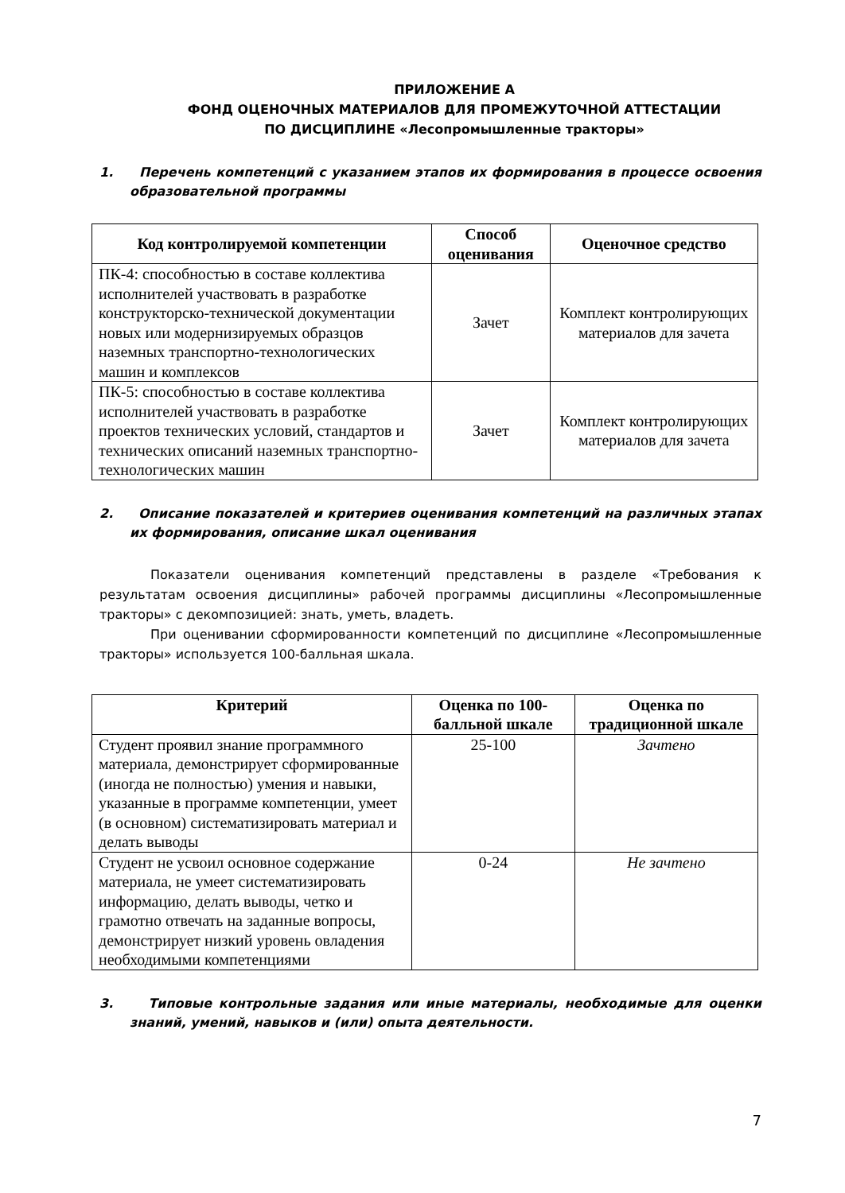ПРИЛОЖЕНИЕ А
ФОНД ОЦЕНОЧНЫХ МАТЕРИАЛОВ ДЛЯ ПРОМЕЖУТОЧНОЙ АТТЕСТАЦИИ
ПО ДИСЦИПЛИНЕ «Лесопромышленные тракторы»
1. Перечень компетенций с указанием этапов их формирования в процессе освоения образовательной программы
| Код контролируемой компетенции | Способ оценивания | Оценочное средство |
| --- | --- | --- |
| ПК-4: способностью в составе коллектива исполнителей участвовать в разработке конструкторско-технической документации новых или модернизируемых образцов наземных транспортно-технологических машин и комплексов | Зачет | Комплект контролирующих материалов для зачета |
| ПК-5: способностью в составе коллектива исполнителей участвовать в разработке проектов технических условий, стандартов и технических описаний наземных транспортно-технологических машин | Зачет | Комплект контролирующих материалов для зачета |
2. Описание показателей и критериев оценивания компетенций на различных этапах их формирования, описание шкал оценивания
Показатели оценивания компетенций представлены в разделе «Требования к результатам освоения дисциплины» рабочей программы дисциплины «Лесопромышленные тракторы» с декомпозицией: знать, уметь, владеть.
При оценивании сформированности компетенций по дисциплине «Лесопромышленные тракторы» используется 100-балльная шкала.
| Критерий | Оценка по 100-балльной шкале | Оценка по традиционной шкале |
| --- | --- | --- |
| Студент проявил знание программного материала, демонстрирует сформированные (иногда не полностью) умения и навыки, указанные в программе компетенции, умеет (в основном) систематизировать материал и делать выводы | 25-100 | Зачтено |
| Студент не усвоил основное содержание материала, не умеет систематизировать информацию, делать выводы, четко и грамотно отвечать на заданные вопросы, демонстрирует низкий уровень овладения необходимыми компетенциями | 0-24 | Не зачтено |
3. Типовые контрольные задания или иные материалы, необходимые для оценки знаний, умений, навыков и (или) опыта деятельности.
7